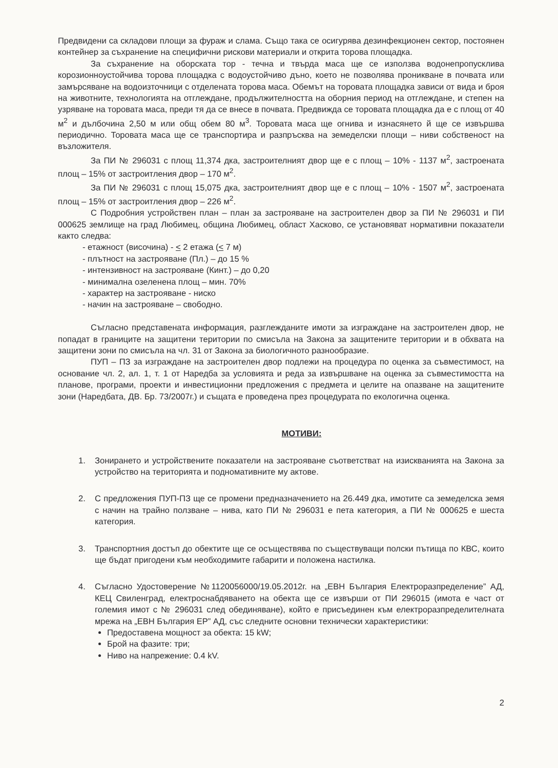Предвидени са складови площи за фураж и слама. Също така се осигурява дезинфекционен сектор, постоянен контейнер за съхранение на специфични рискови материали и открита торова площадка.
За съхранение на оборската тор - течна и твърда маса ще се използва водонепропусклива корозионноустойчива торова площадка с водоустойчиво дъно, което не позволява проникване в почвата или замърсяване на водоизточници с отделената торова маса. Обемът на торовата площадка зависи от вида и броя на животните, технологията на отглеждане, продължителността на оборния период на отглеждане, и степен на узряване на торовата маса, преди тя да се внесе в почвата. Предвижда се торовата площадка да е с площ от 40 м<sup>2</sup> и дълбочина 2,50 м или общ обем 80 м<sup>3</sup>. Торовата маса ще огнива и изнасянето й ще се извършва периодично. Торовата маса ще се транспортира и разпръсква на земеделски площи – ниви собственост на възложителя.
За ПИ № 296031 с площ 11,374 дка, застроителният двор ще е с площ – 10% - 1137 м<sup>2</sup>, застроената площ – 15% от застроитления двор – 170 м<sup>2</sup>.
За ПИ № 296031 с площ 15,075 дка, застроителният двор ще е с площ – 10% - 1507 м<sup>2</sup>, застроената площ – 15% от застроитления двор – 226 м<sup>2</sup>.
С Подробния устройствен план – план за застрояване на застроителен двор за ПИ № 296031 и ПИ 000625 землище на град Любимец, община Любимец, област Хасково, се установяват нормативни показатели както следва:
- етажност (височина) - < 2 етажа (< 7 м)
- плътност на застрояване (Пл.) – до 15 %
- интензивност на застрояване (Кинт.) – до 0,20
- минимална озеленена площ – мин. 70%
- характер на застрояване - ниско
- начин на застрояване – свободно.
Съгласно представената информация, разглежданите имоти за изграждане на застроителен двор, не попадат в границите на защитени територии по смисъла на Закона за защитените територии и в обхвата на защитени зони по смисъла на чл. 31 от Закона за биологичното разнообразие.
ПУП – ПЗ за изграждане на застроителен двор подлежи на процедура по оценка за съвместимост, на основание чл. 2, ал. 1, т. 1 от Наредба за условията и реда за извършване на оценка за съвместимостта на планове, програми, проекти и инвестиционни предложения с предмета и целите на опазване на защитените зони (Наредбата, ДВ. Бр. 73/2007г.) и същата е проведена през процедурата по екологична оценка.
МОТИВИ:
1. Зонирането и устройствените показатели на застрояване съответстват на изискванията на Закона за устройство на територията и подномативните му актове.
2. С предложения ПУП-ПЗ ще се промени предназначението на 26.449 дка, имотите са земеделска земя с начин на трайно ползване – нива, като ПИ № 296031 е пета категория, а ПИ № 000625 е шеста категория.
3. Транспортния достъп до обектите ще се осъществява по съществуващи полски пътища по КВС, които ще бъдат пригодени към необходимите габарити и положена настилка.
4. Съгласно Удостоверение №1120056000/19.05.2012г. на „ЕВН България Електроразпределение” АД, КЕЦ Свиленград, електроснабдяването на обекта ще се извърши от ПИ 296015 (имота е част от големия имот с № 296031 след обединяване), който е присъединен към електроразпределителната мрежа на „ЕВН България ЕР” АД, със следните основни технически характеристики:
Предоставена мощност за обекта: 15 kW;
Брой на фазите: три;
Ниво на напрежение: 0.4 kV.
2